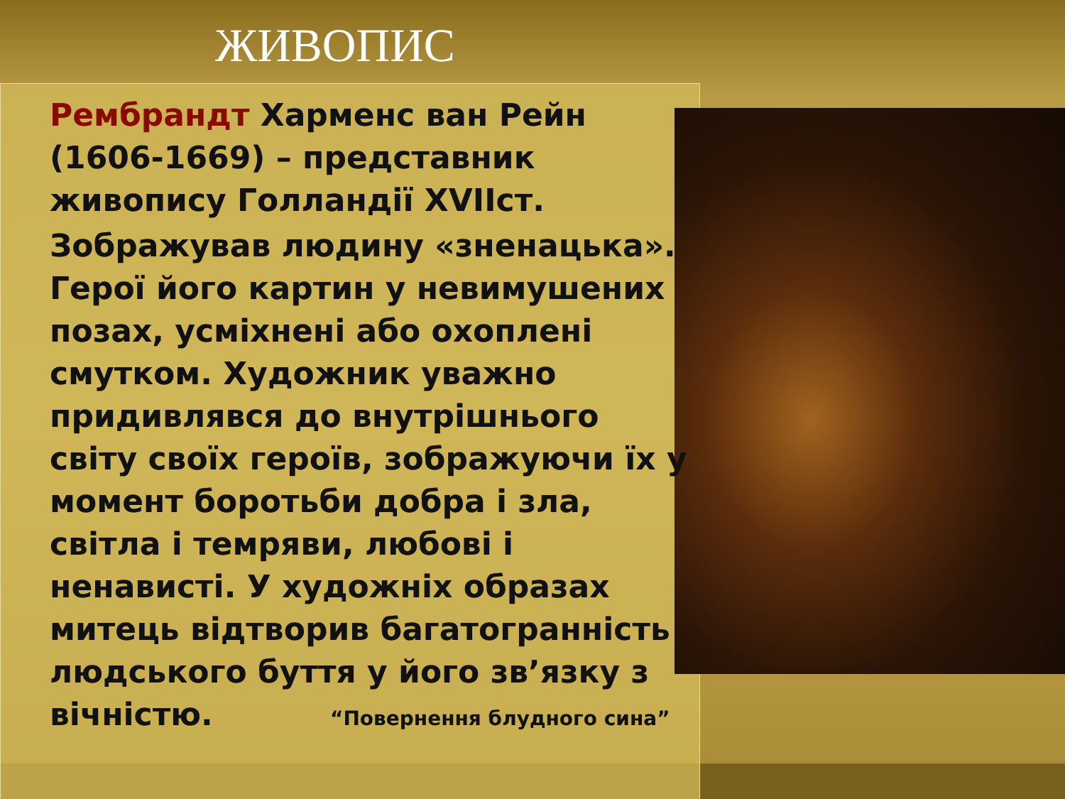ЖИВОПИС
Рембрандт Харменс ван Рейн (1606-1669) – представник живопису Голландії XVIIст.
Зображував людину «зненацька». Герої його картин у невимушених позах, усміхнені або охоплені смутком. Художник уважно придивлявся до внутрішнього світу своїх героїв, зображуючи їх у момент боротьби добра і зла, світла і темряви, любові і ненависті. У художніх образах митець відтворив багатогранність людського буття у його зв’язку з вічністю. “Повернення блудного сина”